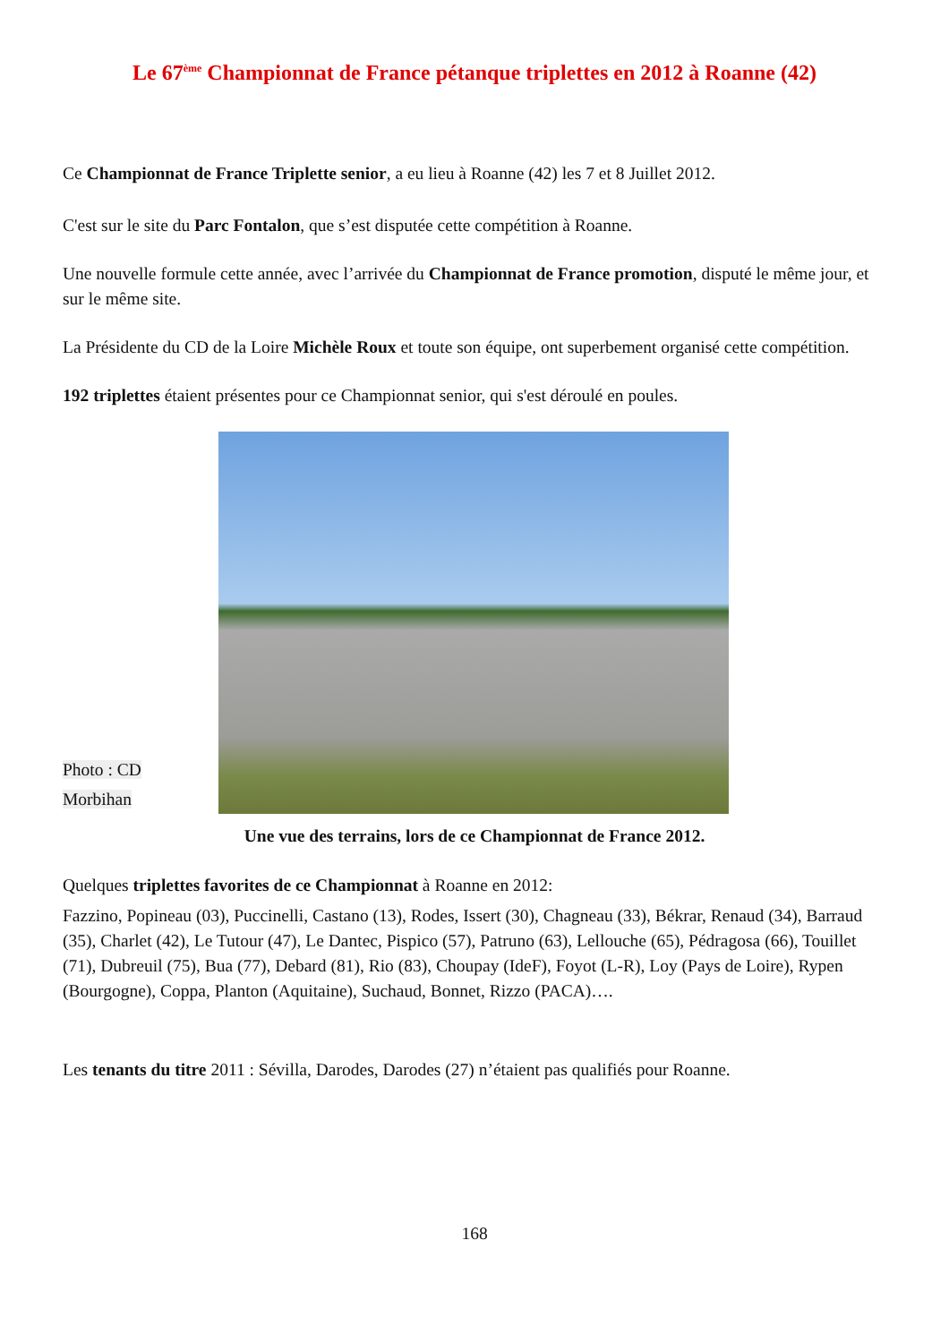Le 67<sup>ème</sup> Championnat de France pétanque triplettes en 2012 à Roanne (42)
Ce Championnat de France Triplette senior, a eu lieu à Roanne (42) les 7 et 8 Juillet 2012.
C'est sur le site du Parc Fontalon, que s’est disputée cette compétition à Roanne.
Une nouvelle formule cette année, avec l’arrivée du Championnat de France promotion, disputé le même jour, et sur le même site.
La Présidente du CD de la Loire Michèle Roux et toute son équipe, ont superbement organisé cette compétition.
192 triplettes étaient présentes pour ce Championnat senior, qui s'est déroulé en poules.
Photo : CD
Morbihan
Une vue des terrains, lors de ce Championnat de France 2012.
Quelques triplettes favorites de ce Championnat à Roanne en 2012:
Fazzino, Popineau (03), Puccinelli, Castano (13), Rodes, Issert (30), Chagneau (33), Békrar, Renaud (34), Barraud (35), Charlet (42), Le Tutour (47), Le Dantec, Pispico (57), Patruno (63), Lellouche (65), Pédragosa (66), Touillet (71), Dubreuil (75), Bua (77), Debard (81), Rio (83), Choupay (IdeF), Foyot (L-R), Loy (Pays de Loire), Rypen (Bourgogne), Coppa, Planton (Aquitaine), Suchaud, Bonnet, Rizzo (PACA)….
Les tenants du titre 2011 : Sévilla, Darodes, Darodes (27) n’étaient pas qualifiés pour Roanne.
168